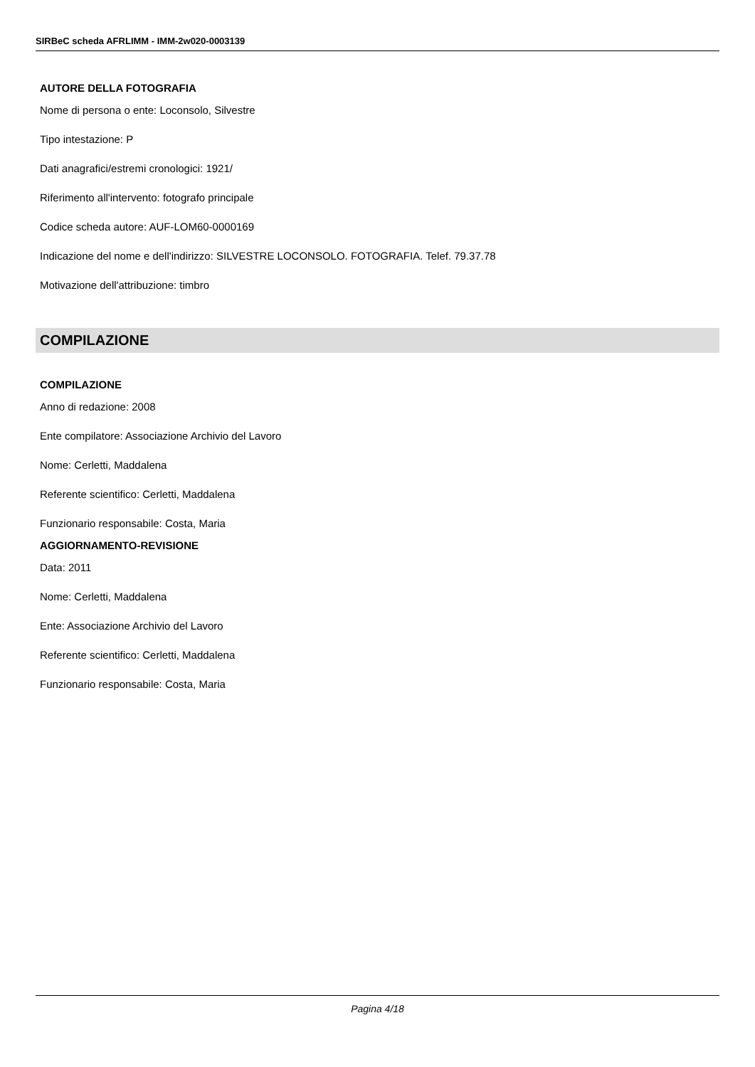SIRBeC scheda AFRLIMM - IMM-2w020-0003139
AUTORE DELLA FOTOGRAFIA
Nome di persona o ente: Loconsolo, Silvestre
Tipo intestazione: P
Dati anagrafici/estremi cronologici: 1921/
Riferimento all'intervento: fotografo principale
Codice scheda autore: AUF-LOM60-0000169
Indicazione del nome e dell'indirizzo: SILVESTRE LOCONSOLO. FOTOGRAFIA. Telef. 79.37.78
Motivazione dell'attribuzione: timbro
COMPILAZIONE
COMPILAZIONE
Anno di redazione: 2008
Ente compilatore: Associazione Archivio del Lavoro
Nome: Cerletti, Maddalena
Referente scientifico: Cerletti, Maddalena
Funzionario responsabile: Costa, Maria
AGGIORNAMENTO-REVISIONE
Data: 2011
Nome: Cerletti, Maddalena
Ente: Associazione Archivio del Lavoro
Referente scientifico: Cerletti, Maddalena
Funzionario responsabile: Costa, Maria
Pagina 4/18